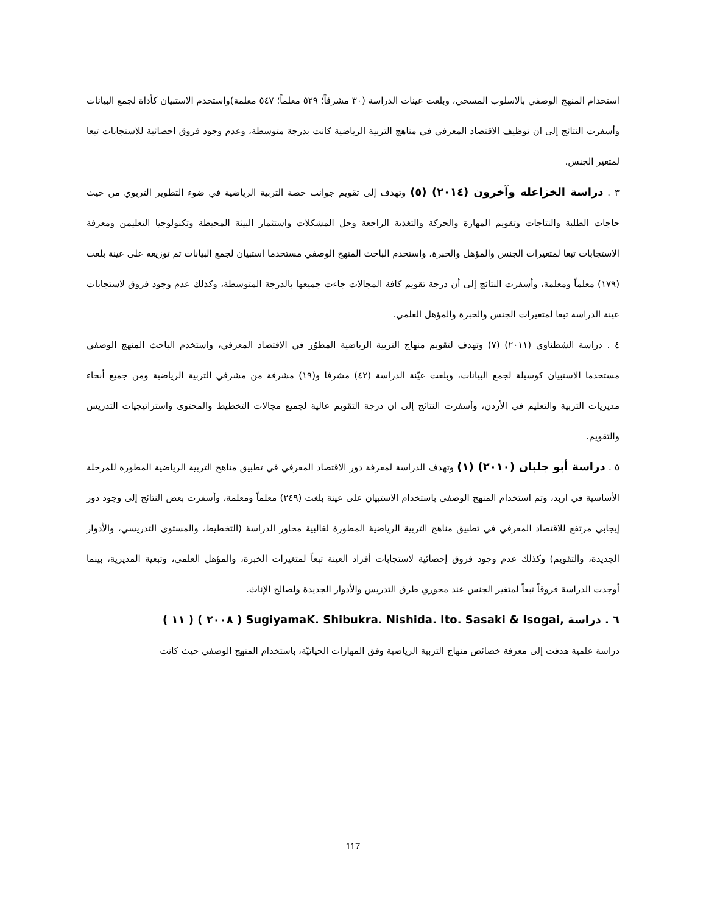استخدام المنهج الوصفي بالاسلوب المسحي، وبلغت عينات الدراسة (٣٠ مشرفاً؛ ٥٢٩ معلماً؛ ٥٤٧ معلمة)واستخدم الاستبيان كأداة لجمع البيانات وأسفرت النتائج إلى ان توظيف الاقتصاد المعرفي في مناهج التربية الرياضية كانت بدرجة متوسطة، وعدم وجود فروق احصائية للاستجابات تبعا لمتغير الجنس.
٣ . دراسة الخزاعله وآخرون (٢٠١٤) (٥) وتهدف إلى تقويم جوانب حصة التربية الرياضية في ضوء التطوير التربوي من حيث حاجات الطلبة والنتاجات وتقويم المهارة والحركة والتغذية الراجعة وحل المشكلات واستثمار البيئة المحيطة وتكنولوجيا التعليمن ومعرفة الاستجابات تبعا لمتغيرات الجنس والمؤهل والخبرة، واستخدم الباحث المنهج الوصفي مستخدما استبيان لجمع البيانات تم توزيعه على عينة بلغت (١٧٩) معلماً ومعلمة، وأسفرت النتائج إلى أن درجة تقويم كافة المجالات جاءت جميعها بالدرجة المتوسطة، وكذلك عدم وجود فروق لاستجابات عينة الدراسة تبعا لمتغيرات الجنس والخبرة والمؤهل العلمي.
٤ . دراسة الشطناوي (٢٠١١) (٧) وتهدف لتقويم منهاج التربية الرياضية المطوّر في الاقتصاد المعرفي، واستخدم الباحث المنهج الوصفي مستخدما الاستبيان كوسيلة لجمع البيانات، وبلغت عيّنة الدراسة (٤٢) مشرفا و(١٩) مشرفة من مشرفي التربية الرياضية ومن جميع أنحاء مديريات التربية والتعليم في الأردن، وأسفرت النتائج إلى ان درجة التقويم عالية لجميع مجالات التخطيط والمحتوى واستراتيجيات التدريس والتقويم.
٥ . دراسة أبو جلبان (٢٠١٠) (١) وتهدف الدراسة لمعرفة دور الاقتصاد المعرفي في تطبيق مناهج التربية الرياضية المطورة للمرحلة الأساسية في اربد، وتم استخدام المنهج الوصفي باستخدام الاستبيان على عينة بلغت (٢٤٩) معلماً ومعلمة، وأسفرت بعض النتائج إلى وجود دور إيجابي مرتفع للاقتصاد المعرفي في تطبيق مناهج التربية الرياضية المطورة لغالبية محاور الدراسة (التخطيط، والمستوى التدريسي، والأدوار الجديدة، والتقويم) وكذلك عدم وجود فروق إحصائية لاستجابات أفراد العينة تبعاً لمتغيرات الخبرة، والمؤهل العلمي، وتبعية المديرية، بينما أوجدت الدراسة فروقاً تبعاً لمتغير الجنس عند محوري طرق التدريس والأدوار الجديدة ولصالح الإناث.
٦ . دراسة ,SugiyamaK. Shibukra. Nishida. Ito. Sasaki & Isogai ( ٢٠٠٨ ) ( ١١ )
دراسة علمية هدفت إلى معرفة خصائص منهاج التربية الرياضية وفق المهارات الحياتيّة، باستخدام المنهج الوصفي حيث كانت
117